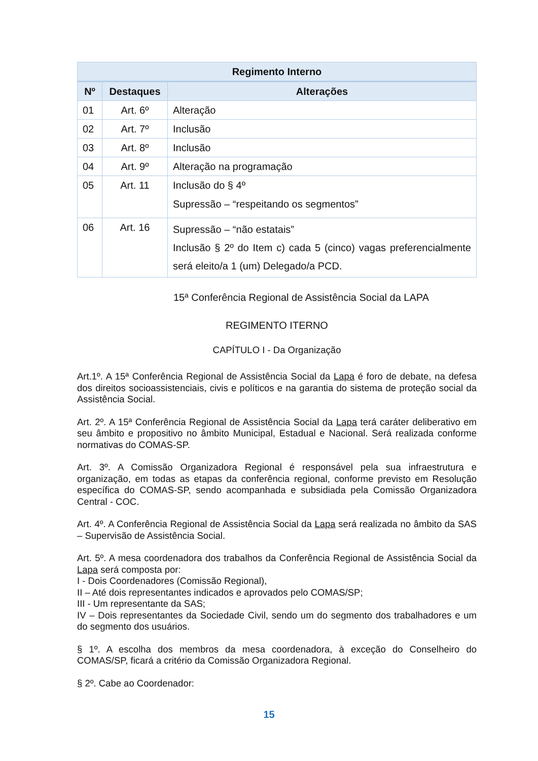| Regimento Interno | | |
| --- | --- | --- |
| Nº | Destaques | Alterações |
| 01 | Art. 6º | Alteração |
| 02 | Art. 7º | Inclusão |
| 03 | Art. 8º | Inclusão |
| 04 | Art. 9º | Alteração na programação |
| 05 | Art. 11 | Inclusão do § 4º Supressão – “respeitando os segmentos” |
| 06 | Art. 16 | Supressão – “não estatais” Inclusão § 2º do Item c) cada 5 (cinco) vagas preferencialmente será eleito/a 1 (um) Delegado/a PCD. |
15ª Conferência Regional de Assistência Social da LAPA
REGIMENTO ITERNO
CAPÍTULO I - Da Organização
Art.1º. A 15ª Conferência Regional de Assistência Social da Lapa é foro de debate, na defesa dos direitos socioassistenciais, civis e políticos e na garantia do sistema de proteção social da Assistência Social.
Art. 2º. A 15ª Conferência Regional de Assistência Social da Lapa terá caráter deliberativo em seu âmbito e propositivo no âmbito Municipal, Estadual e Nacional. Será realizada conforme normativas do COMAS-SP.
Art. 3º. A Comissão Organizadora Regional é responsável pela sua infraestrutura e organização, em todas as etapas da conferência regional, conforme previsto em Resolução específica do COMAS-SP, sendo acompanhada e subsidiada pela Comissão Organizadora Central - COC.
Art. 4º. A Conferência Regional de Assistência Social da Lapa será realizada no âmbito da SAS – Supervisão de Assistência Social.
Art. 5º. A mesa coordenadora dos trabalhos da Conferência Regional de Assistência Social da Lapa será composta por:
I - Dois Coordenadores (Comissão Regional),
II – Até dois representantes indicados e aprovados pelo COMAS/SP;
III - Um representante da SAS;
IV – Dois representantes da Sociedade Civil, sendo um do segmento dos trabalhadores e um do segmento dos usuários.
§ 1º. A escolha dos membros da mesa coordenadora, à exceção do Conselheiro do COMAS/SP, ficará a critério da Comissão Organizadora Regional.
§ 2º. Cabe ao Coordenador:
15